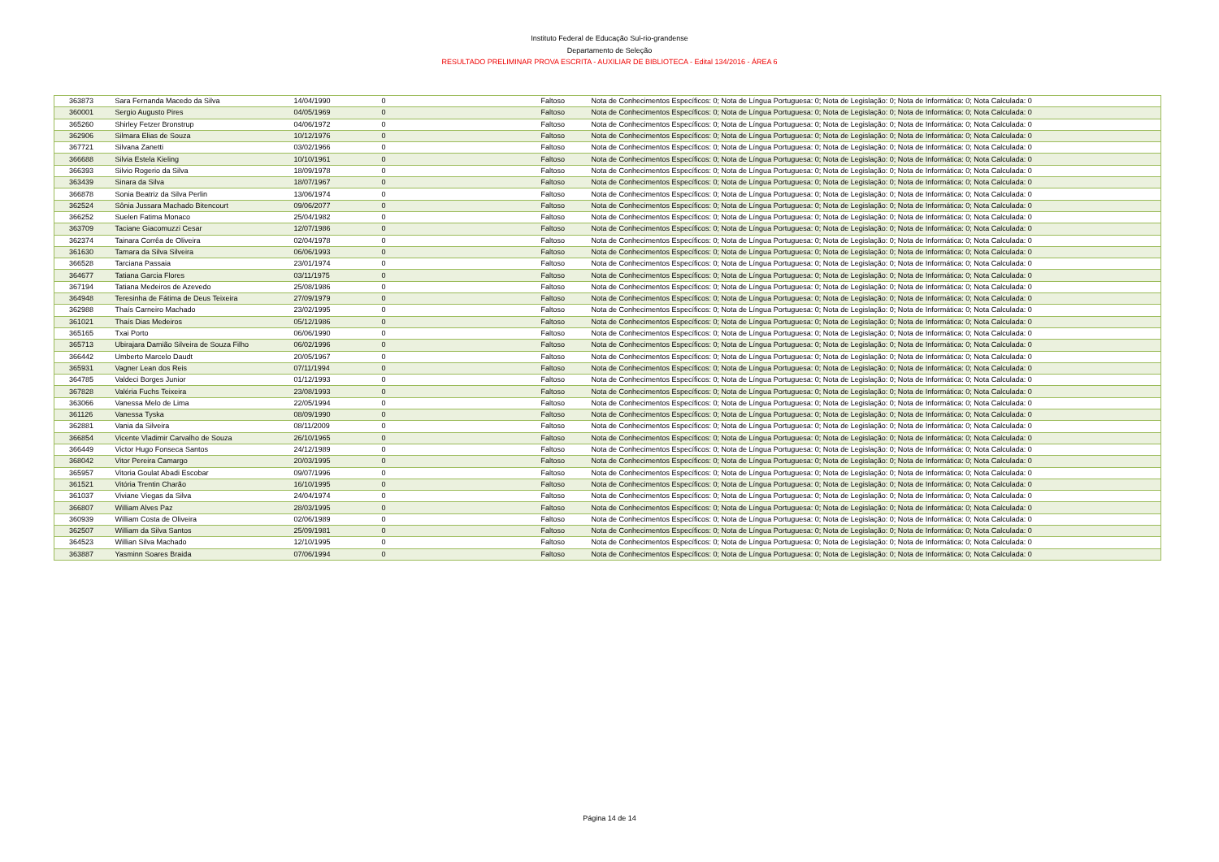Instituto Federal de Educação Sul-rio-grandense
Departamento de Seleção
RESULTADO PRELIMINAR PROVA ESCRITA - AUXILIAR DE BIBLIOTECA - Edital 134/2016 - ÁREA 6
| 363873 | Sara Fernanda Macedo da Silva | 14/04/1990 | 0 | Faltoso | Nota de Conhecimentos Específicos: 0; Nota de Língua Portuguesa: 0; Nota de Legislação: 0; Nota de Informática: 0; Nota Calculada: 0 |
| 360001 | Sergio Augusto Pires | 04/05/1969 | 0 | Faltoso | Nota de Conhecimentos Específicos: 0; Nota de Língua Portuguesa: 0; Nota de Legislação: 0; Nota de Informática: 0; Nota Calculada: 0 |
| 365260 | Shirley Fetzer Bronstrup | 04/06/1972 | 0 | Faltoso | Nota de Conhecimentos Específicos: 0; Nota de Língua Portuguesa: 0; Nota de Legislação: 0; Nota de Informática: 0; Nota Calculada: 0 |
| 362906 | Silmara Elias de Souza | 10/12/1976 | 0 | Faltoso | Nota de Conhecimentos Específicos: 0; Nota de Língua Portuguesa: 0; Nota de Legislação: 0; Nota de Informática: 0; Nota Calculada: 0 |
| 367721 | Silvana Zanetti | 03/02/1966 | 0 | Faltoso | Nota de Conhecimentos Específicos: 0; Nota de Língua Portuguesa: 0; Nota de Legislação: 0; Nota de Informática: 0; Nota Calculada: 0 |
| 366688 | Silvia Estela Kieling | 10/10/1961 | 0 | Faltoso | Nota de Conhecimentos Específicos: 0; Nota de Língua Portuguesa: 0; Nota de Legislação: 0; Nota de Informática: 0; Nota Calculada: 0 |
| 366393 | Silvio Rogerio da Silva | 18/09/1978 | 0 | Faltoso | Nota de Conhecimentos Específicos: 0; Nota de Língua Portuguesa: 0; Nota de Legislação: 0; Nota de Informática: 0; Nota Calculada: 0 |
| 363439 | Sinara da Silva | 18/07/1967 | 0 | Faltoso | Nota de Conhecimentos Específicos: 0; Nota de Língua Portuguesa: 0; Nota de Legislação: 0; Nota de Informática: 0; Nota Calculada: 0 |
| 366878 | Sonia Beatriz da Silva Perlin | 13/06/1974 | 0 | Faltoso | Nota de Conhecimentos Específicos: 0; Nota de Língua Portuguesa: 0; Nota de Legislação: 0; Nota de Informática: 0; Nota Calculada: 0 |
| 362524 | Sônia Jussara Machado Bitencourt | 09/06/2077 | 0 | Faltoso | Nota de Conhecimentos Específicos: 0; Nota de Língua Portuguesa: 0; Nota de Legislação: 0; Nota de Informática: 0; Nota Calculada: 0 |
| 366252 | Suelen Fatima Monaco | 25/04/1982 | 0 | Faltoso | Nota de Conhecimentos Específicos: 0; Nota de Língua Portuguesa: 0; Nota de Legislação: 0; Nota de Informática: 0; Nota Calculada: 0 |
| 363709 | Taciane Giacomuzzi Cesar | 12/07/1986 | 0 | Faltoso | Nota de Conhecimentos Específicos: 0; Nota de Língua Portuguesa: 0; Nota de Legislação: 0; Nota de Informática: 0; Nota Calculada: 0 |
| 362374 | Tainara Corrêa de Oliveira | 02/04/1978 | 0 | Faltoso | Nota de Conhecimentos Específicos: 0; Nota de Língua Portuguesa: 0; Nota de Legislação: 0; Nota de Informática: 0; Nota Calculada: 0 |
| 361630 | Tamara da Silva Silveira | 06/06/1993 | 0 | Faltoso | Nota de Conhecimentos Específicos: 0; Nota de Língua Portuguesa: 0; Nota de Legislação: 0; Nota de Informática: 0; Nota Calculada: 0 |
| 366528 | Tarciana Passaia | 23/01/1974 | 0 | Faltoso | Nota de Conhecimentos Específicos: 0; Nota de Língua Portuguesa: 0; Nota de Legislação: 0; Nota de Informática: 0; Nota Calculada: 0 |
| 364677 | Tatiana Garcia Flores | 03/11/1975 | 0 | Faltoso | Nota de Conhecimentos Específicos: 0; Nota de Língua Portuguesa: 0; Nota de Legislação: 0; Nota de Informática: 0; Nota Calculada: 0 |
| 367194 | Tatiana Medeiros de Azevedo | 25/08/1986 | 0 | Faltoso | Nota de Conhecimentos Específicos: 0; Nota de Língua Portuguesa: 0; Nota de Legislação: 0; Nota de Informática: 0; Nota Calculada: 0 |
| 364948 | Teresinha de Fátima de Deus Teixeira | 27/09/1979 | 0 | Faltoso | Nota de Conhecimentos Específicos: 0; Nota de Língua Portuguesa: 0; Nota de Legislação: 0; Nota de Informática: 0; Nota Calculada: 0 |
| 362988 | Thaís Carneiro Machado | 23/02/1995 | 0 | Faltoso | Nota de Conhecimentos Específicos: 0; Nota de Língua Portuguesa: 0; Nota de Legislação: 0; Nota de Informática: 0; Nota Calculada: 0 |
| 361021 | Thaís Dias Medeiros | 05/12/1986 | 0 | Faltoso | Nota de Conhecimentos Específicos: 0; Nota de Língua Portuguesa: 0; Nota de Legislação: 0; Nota de Informática: 0; Nota Calculada: 0 |
| 365165 | Txai Porto | 06/06/1990 | 0 | Faltoso | Nota de Conhecimentos Específicos: 0; Nota de Língua Portuguesa: 0; Nota de Legislação: 0; Nota de Informática: 0; Nota Calculada: 0 |
| 365713 | Ubirajara Damião Silveira de Souza Filho | 06/02/1996 | 0 | Faltoso | Nota de Conhecimentos Específicos: 0; Nota de Língua Portuguesa: 0; Nota de Legislação: 0; Nota de Informática: 0; Nota Calculada: 0 |
| 366442 | Umberto Marcelo Daudt | 20/05/1967 | 0 | Faltoso | Nota de Conhecimentos Específicos: 0; Nota de Língua Portuguesa: 0; Nota de Legislação: 0; Nota de Informática: 0; Nota Calculada: 0 |
| 365931 | Vagner Lean dos Reis | 07/11/1994 | 0 | Faltoso | Nota de Conhecimentos Específicos: 0; Nota de Língua Portuguesa: 0; Nota de Legislação: 0; Nota de Informática: 0; Nota Calculada: 0 |
| 364785 | Valdeci Borges Junior | 01/12/1993 | 0 | Faltoso | Nota de Conhecimentos Específicos: 0; Nota de Língua Portuguesa: 0; Nota de Legislação: 0; Nota de Informática: 0; Nota Calculada: 0 |
| 367828 | Valéria Fuchs Teixeira | 23/08/1993 | 0 | Faltoso | Nota de Conhecimentos Específicos: 0; Nota de Língua Portuguesa: 0; Nota de Legislação: 0; Nota de Informática: 0; Nota Calculada: 0 |
| 363066 | Vanessa Melo de Lima | 22/05/1994 | 0 | Faltoso | Nota de Conhecimentos Específicos: 0; Nota de Língua Portuguesa: 0; Nota de Legislação: 0; Nota de Informática: 0; Nota Calculada: 0 |
| 361126 | Vanessa Tyska | 08/09/1990 | 0 | Faltoso | Nota de Conhecimentos Específicos: 0; Nota de Língua Portuguesa: 0; Nota de Legislação: 0; Nota de Informática: 0; Nota Calculada: 0 |
| 362881 | Vania da Silveira | 08/11/2009 | 0 | Faltoso | Nota de Conhecimentos Específicos: 0; Nota de Língua Portuguesa: 0; Nota de Legislação: 0; Nota de Informática: 0; Nota Calculada: 0 |
| 366854 | Vicente Vladimir Carvalho de Souza | 26/10/1965 | 0 | Faltoso | Nota de Conhecimentos Específicos: 0; Nota de Língua Portuguesa: 0; Nota de Legislação: 0; Nota de Informática: 0; Nota Calculada: 0 |
| 366449 | Victor Hugo Fonseca Santos | 24/12/1989 | 0 | Faltoso | Nota de Conhecimentos Específicos: 0; Nota de Língua Portuguesa: 0; Nota de Legislação: 0; Nota de Informática: 0; Nota Calculada: 0 |
| 368042 | Vitor Pereira Camargo | 20/03/1995 | 0 | Faltoso | Nota de Conhecimentos Específicos: 0; Nota de Língua Portuguesa: 0; Nota de Legislação: 0; Nota de Informática: 0; Nota Calculada: 0 |
| 365957 | Vitoria Goulat Abadi Escobar | 09/07/1996 | 0 | Faltoso | Nota de Conhecimentos Específicos: 0; Nota de Língua Portuguesa: 0; Nota de Legislação: 0; Nota de Informática: 0; Nota Calculada: 0 |
| 361521 | Vitória Trentin Charão | 16/10/1995 | 0 | Faltoso | Nota de Conhecimentos Específicos: 0; Nota de Língua Portuguesa: 0; Nota de Legislação: 0; Nota de Informática: 0; Nota Calculada: 0 |
| 361037 | Viviane Viegas da Silva | 24/04/1974 | 0 | Faltoso | Nota de Conhecimentos Específicos: 0; Nota de Língua Portuguesa: 0; Nota de Legislação: 0; Nota de Informática: 0; Nota Calculada: 0 |
| 366807 | William Alves Paz | 28/03/1995 | 0 | Faltoso | Nota de Conhecimentos Específicos: 0; Nota de Língua Portuguesa: 0; Nota de Legislação: 0; Nota de Informática: 0; Nota Calculada: 0 |
| 360939 | William Costa de Oliveira | 02/06/1989 | 0 | Faltoso | Nota de Conhecimentos Específicos: 0; Nota de Língua Portuguesa: 0; Nota de Legislação: 0; Nota de Informática: 0; Nota Calculada: 0 |
| 362507 | William da Silva Santos | 25/09/1981 | 0 | Faltoso | Nota de Conhecimentos Específicos: 0; Nota de Língua Portuguesa: 0; Nota de Legislação: 0; Nota de Informática: 0; Nota Calculada: 0 |
| 364523 | Willian Silva Machado | 12/10/1995 | 0 | Faltoso | Nota de Conhecimentos Específicos: 0; Nota de Língua Portuguesa: 0; Nota de Legislação: 0; Nota de Informática: 0; Nota Calculada: 0 |
| 363887 | Yasminn Soares Braida | 07/06/1994 | 0 | Faltoso | Nota de Conhecimentos Específicos: 0; Nota de Língua Portuguesa: 0; Nota de Legislação: 0; Nota de Informática: 0; Nota Calculada: 0 |
Página 14 de 14